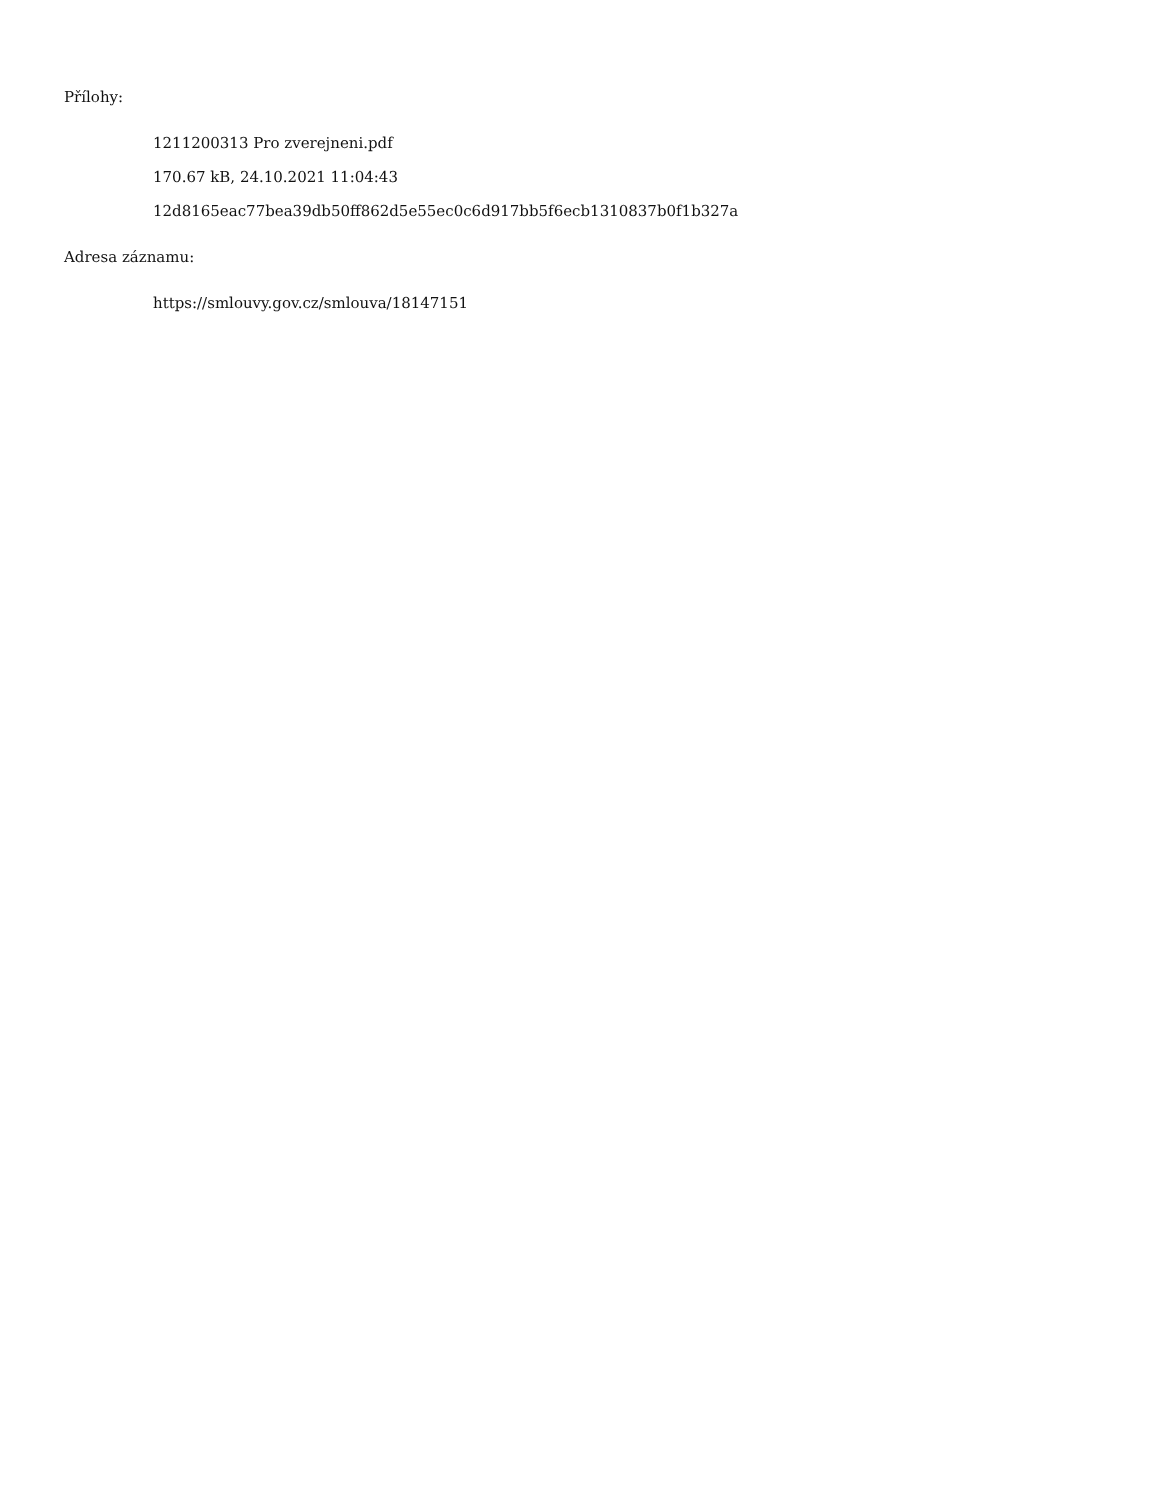Přílohy:
1211200313 Pro zverejneni.pdf
170.67 kB, 24.10.2021 11:04:43
12d8165eac77bea39db50ff862d5e55ec0c6d917bb5f6ecb1310837b0f1b327a
Adresa záznamu:
https://smlouvy.gov.cz/smlouva/18147151